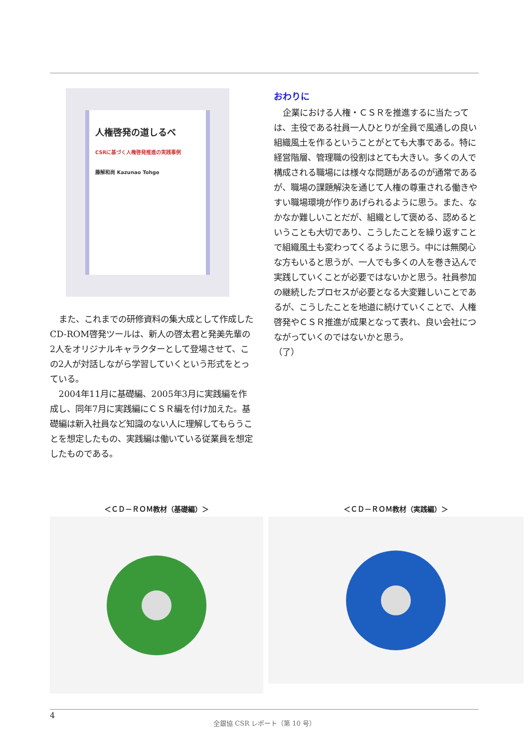人権啓発の道しるべ
CSRに基づく人権啓発推進の実践事例
藤解和尚 Kazunao Tohge
また、これまでの研修資料の集大成として作成したCD-ROM啓発ツールは、新人の啓太君と発美先輩の2人をオリジナルキャラクターとして登場させて、この2人が対話しながら学習していくという形式をとっている。
2004年11月に基礎編、2005年3月に実践編を作成し、同年7月に実践編にＣＳＲ編を付け加えた。基礎編は新入社員など知識のない人に理解してもらうことを想定したもの、実践編は働いている従業員を想定したものである。
おわりに
企業における人権・ＣＳＲを推進するに当たっては、主役である社員一人ひとりが全員で風通しの良い組織風土を作るということがとても大事である。特に経営階層、管理職の役割はとても大きい。多くの人で構成される職場には様々な問題があるのが通常であるが、職場の課題解決を通じて人権の尊重される働きやすい職場環境が作りあげられるように思う。また、なかなか難しいことだが、組織として褒める、認めるということも大切であり、こうしたことを繰り返すことで組織風土も変わってくるように思う。中には無関心な方もいると思うが、一人でも多くの人を巻き込んで実践していくことが必要ではないかと思う。社員参加の継続したプロセスが必要となる大変難しいことであるが、こうしたことを地道に続けていくことで、人権啓発やＣＳＲ推進が成果となって表れ、良い会社につながっていくのではないかと思う。
（了）
＜ＣＤ－ＲＯＭ教材（基礎編）＞ ＜ＣＤ－ＲＯＭ教材（実践編）＞
4
全銀協 CSR レポート（第 10 号）